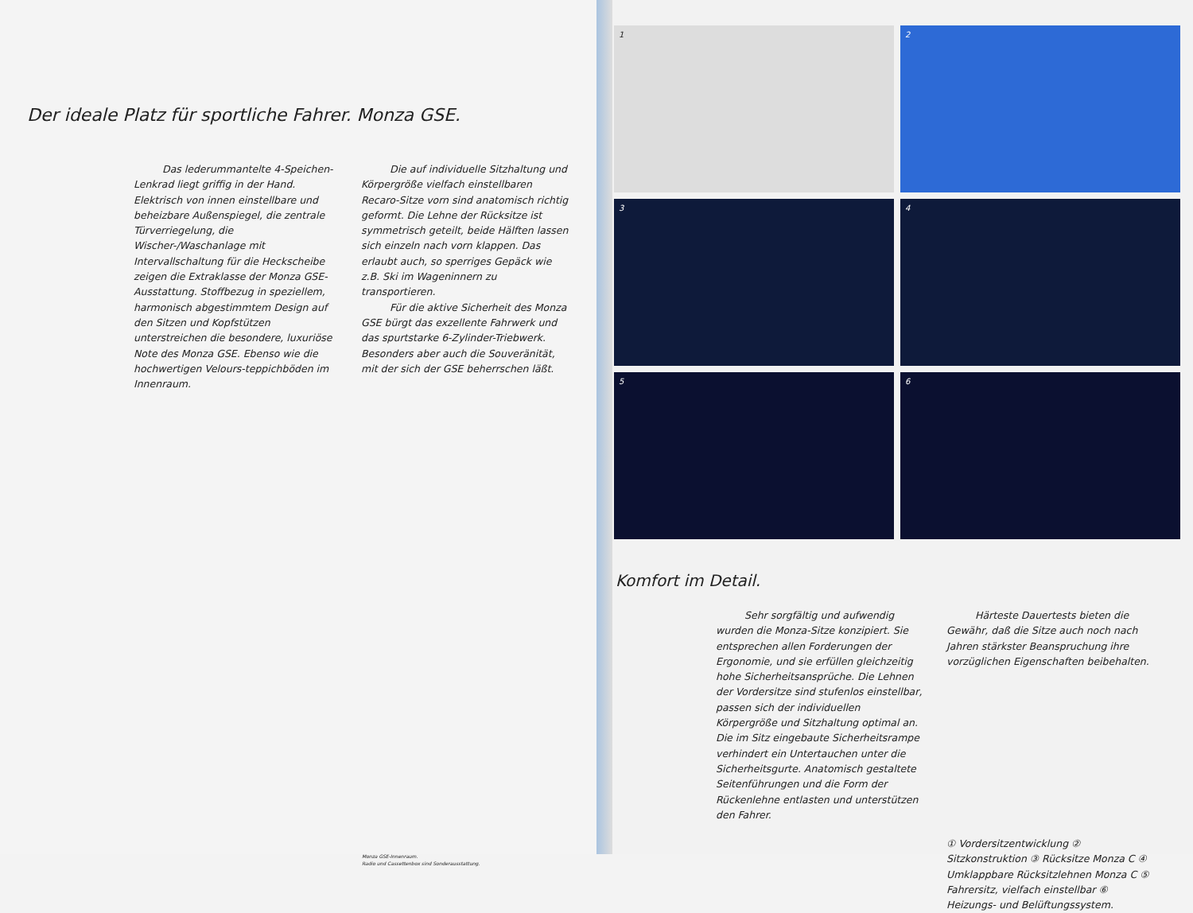Der ideale Platz für sportliche Fahrer. Monza GSE.
Das lederummantelte 4-Speichen-Lenkrad liegt griffig in der Hand. Elektrisch von innen einstellbare und beheizbare Außenspiegel, die zentrale Türverriegelung, die Wischer-/Waschanlage mit Intervallschaltung für die Heckscheibe zeigen die Extraklasse der Monza GSE-Ausstattung. Stoffbezug in speziellem, harmonisch abgestimmtem Design auf den Sitzen und Kopfstützen unterstreichen die besondere, luxuriöse Note des Monza GSE. Ebenso wie die hochwertigen Velours-teppichböden im Innenraum.
Die auf individuelle Sitzhaltung und Körpergröße vielfach einstellbaren Recaro-Sitze vorn sind anatomisch richtig geformt. Die Lehne der Rücksitze ist symmetrisch geteilt, beide Hälften lassen sich einzeln nach vorn klappen. Das erlaubt auch, so sperriges Gepäck wie z.B. Ski im Wageninnern zu transportieren.
Für die aktive Sicherheit des Monza GSE bürgt das exzellente Fahrwerk und das spurtstarke 6-Zylinder-Triebwerk. Besonders aber auch die Souveränität, mit der sich der GSE beherrschen läßt.
Monza GSE-Innenraum.
Radio und Cassettenbox sind Sonderausstattung.
1
2
3
4
5
6
Komfort im Detail.
Sehr sorgfältig und aufwendig wurden die Monza-Sitze konzipiert. Sie entsprechen allen Forderungen der Ergonomie, und sie erfüllen gleichzeitig hohe Sicherheitsansprüche. Die Lehnen der Vordersitze sind stufenlos einstellbar, passen sich der individuellen Körpergröße und Sitzhaltung optimal an. Die im Sitz eingebaute Sicherheitsrampe verhindert ein Untertauchen unter die Sicherheitsgurte. Anatomisch gestaltete Seitenführungen und die Form der Rückenlehne entlasten und unterstützen den Fahrer.
Härteste Dauertests bieten die Gewähr, daß die Sitze auch noch nach Jahren stärkster Beanspruchung ihre vorzüglichen Eigenschaften beibehalten.
① Vordersitzentwicklung ② Sitzkonstruktion ③ Rücksitze Monza C ④ Umklappbare Rücksitzlehnen Monza C ⑤ Fahrersitz, vielfach einstellbar ⑥ Heizungs- und Belüftungssystem.